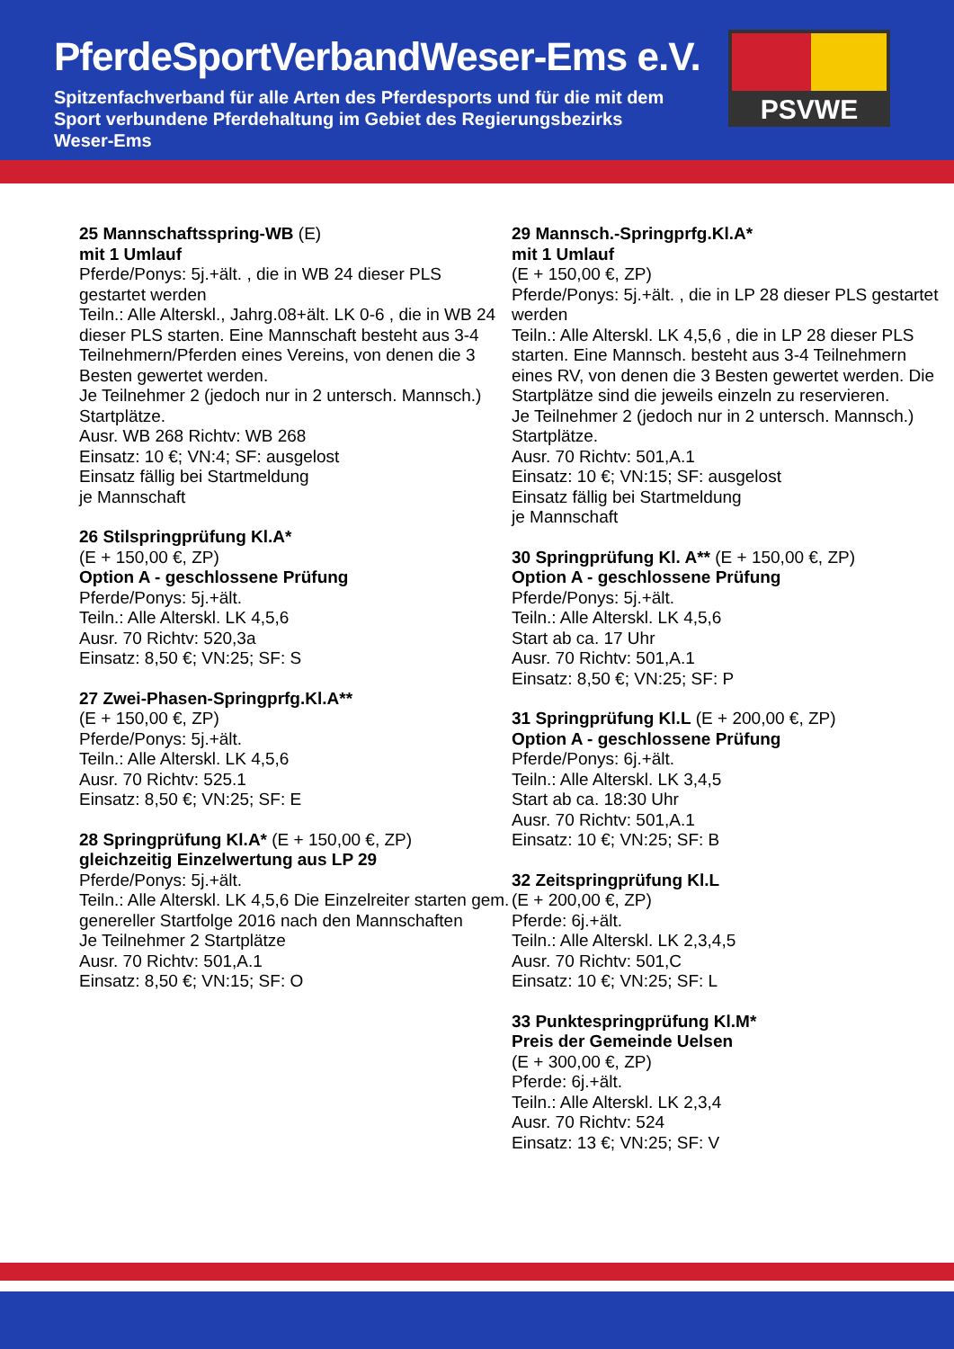PferdeSportVerbandWeser-Ems e.V.
Spitzenfachverband für alle Arten des Pferdesports und für die mit dem Sport verbundene Pferdehaltung im Gebiet des Regierungsbezirks Weser-Ems
PSVWE
25 Mannschaftsspring-WB (E)
mit 1 Umlauf
Pferde/Ponys: 5j.+ält. , die in WB 24 dieser PLS gestartet werden
Teiln.: Alle Alterskl., Jahrg.08+ält. LK 0-6 , die in WB 24 dieser PLS starten. Eine Mannschaft besteht aus 3-4 Teilnehmern/Pferden eines Vereins, von denen die 3 Besten gewertet werden.
Je Teilnehmer 2 (jedoch nur in 2 untersch. Mannsch.) Startplätze.
Ausr. WB 268 Richtv: WB 268
Einsatz: 10 €; VN:4; SF: ausgelost
Einsatz fällig bei Startmeldung
je Mannschaft
26 Stilspringprüfung Kl.A*
(E + 150,00 €, ZP)
Option A - geschlossene Prüfung
Pferde/Ponys: 5j.+ält.
Teiln.: Alle Alterskl. LK 4,5,6
Ausr. 70 Richtv: 520,3a
Einsatz: 8,50 €; VN:25; SF: S
27 Zwei-Phasen-Springprfg.Kl.A**
(E + 150,00 €, ZP)
Pferde/Ponys: 5j.+ält.
Teiln.: Alle Alterskl. LK 4,5,6
Ausr. 70 Richtv: 525.1
Einsatz: 8,50 €; VN:25; SF: E
28 Springprüfung Kl.A* (E + 150,00 €, ZP)
gleichzeitig Einzelwertung aus LP 29
Pferde/Ponys: 5j.+ält.
Teiln.: Alle Alterskl. LK 4,5,6 Die Einzelreiter starten gem. genereller Startfolge 2016 nach den Mannschaften
Je Teilnehmer 2 Startplätze
Ausr. 70 Richtv: 501,A.1
Einsatz: 8,50 €; VN:15; SF: O
29 Mannsch.-Springprfg.Kl.A*
mit 1 Umlauf
(E + 150,00 €, ZP)
Pferde/Ponys: 5j.+ält. , die in LP 28 dieser PLS gestartet werden
Teiln.: Alle Alterskl. LK 4,5,6 , die in LP 28 dieser PLS starten. Eine Mannsch. besteht aus 3-4 Teilnehmern eines RV, von denen die 3 Besten gewertet werden. Die Startplätze sind die jeweils einzeln zu reservieren.
Je Teilnehmer 2 (jedoch nur in 2 untersch. Mannsch.) Startplätze.
Ausr. 70 Richtv: 501,A.1
Einsatz: 10 €; VN:15; SF: ausgelost
Einsatz fällig bei Startmeldung
je Mannschaft
30 Springprüfung Kl. A** (E + 150,00 €, ZP)
Option A - geschlossene Prüfung
Pferde/Ponys: 5j.+ält.
Teiln.: Alle Alterskl. LK 4,5,6
Start ab ca. 17 Uhr
Ausr. 70 Richtv: 501,A.1
Einsatz: 8,50 €; VN:25; SF: P
31 Springprüfung Kl.L (E + 200,00 €, ZP)
Option A - geschlossene Prüfung
Pferde/Ponys: 6j.+ält.
Teiln.: Alle Alterskl. LK 3,4,5
Start ab ca. 18:30 Uhr
Ausr. 70 Richtv: 501,A.1
Einsatz: 10 €; VN:25; SF: B
32 Zeitspringprüfung Kl.L
(E + 200,00 €, ZP)
Pferde: 6j.+ält.
Teiln.: Alle Alterskl. LK 2,3,4,5
Ausr. 70 Richtv: 501,C
Einsatz: 10 €; VN:25; SF: L
33 Punktespringprüfung Kl.M*
Preis der Gemeinde Uelsen
(E + 300,00 €, ZP)
Pferde: 6j.+ält.
Teiln.: Alle Alterskl. LK 2,3,4
Ausr. 70 Richtv: 524
Einsatz: 13 €; VN:25; SF: V